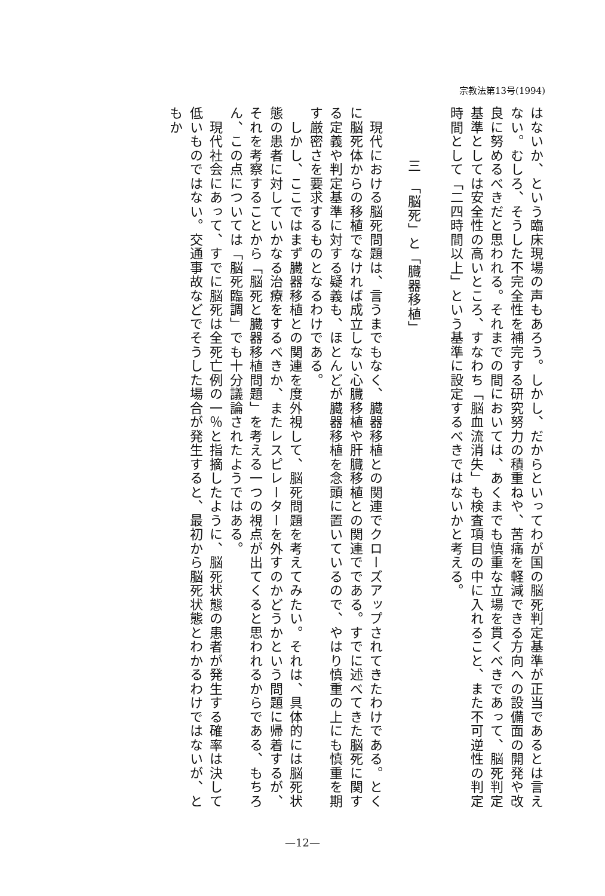宗教法第13号(1994)
はないか、という臨床現場の声もあろう。しかし、だからといってわが国の脳死判定基準が正当であるとは言えない。むしろ、そうした不完全性を補完する研究努力の積重ねや、苦痛を軽減できる方向への設備面の開発や改良に努めるべきだと思われる。それまでの間においては、あくまでも慎重な立場を貫くべきであって、脳死判定基準としては安全性の高いところ、すなわち「脳血流消失」も検査項目の中に入れること、また不可逆性の判定時間として「二四時間以上」という基準に設定するべきではないかと考える。
三　「脳死」と「臓器移植」
　現代における脳死問題は、言うまでもなく、臓器移植との関連でクローズアップされてきたわけである。とくに脳死体からの移植でなければ成立しない心臓移植や肝臓移植との関連でである。すでに述べてきた脳死に関する定義や判定基準に対する疑義も、ほとんどが臓器移植を念頭に置いているので、やはり慎重の上にも慎重を期す厳密さを要求するものとなるわけである。
　しかし、ここではまず臓器移植との関連を度外視して、脳死問題を考えてみたい。それは、具体的には脳死状態の患者に対していかなる治療をするべきか、またレスピレーターを外すのかどうかという問題に帰着するが、それを考察することから「脳死と臓器移植問題」を考える一つの視点が出てくると思われるからである、もちろん、この点については「脳死臨調」でも十分議論されたようではある。
　現代社会にあって、すでに脳死は全死亡例の一％と指摘したように、脳死状態の患者が発生する確率は決して低いものではない。交通事故などでそうした場合が発生すると、最初から脳死状態とわかるわけではないが、ともか
—12—